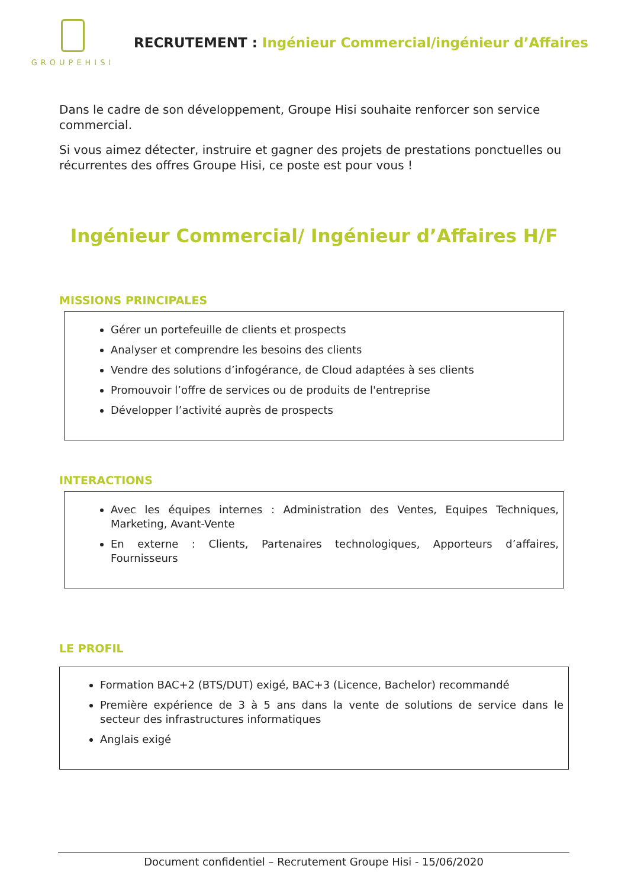GROUPEHISI
RECRUTEMENT : Ingénieur Commercial/ingénieur d’Affaires
Dans le cadre de son développement, Groupe Hisi souhaite renforcer son service commercial.
Si vous aimez détecter, instruire et gagner des projets de prestations ponctuelles ou récurrentes des offres Groupe Hisi, ce poste est pour vous !
Ingénieur Commercial/ Ingénieur d’Affaires H/F
MISSIONS PRINCIPALES
Gérer un portefeuille de clients et prospects
Analyser et comprendre les besoins des clients
Vendre des solutions d’infogérance, de Cloud adaptées à ses clients
Promouvoir l’offre de services ou de produits de l'entreprise
Développer l’activité auprès de prospects
INTERACTIONS
Avec les équipes internes : Administration des Ventes, Equipes Techniques, Marketing, Avant-Vente
En externe : Clients, Partenaires technologiques, Apporteurs d’affaires, Fournisseurs
LE PROFIL
Formation BAC+2 (BTS/DUT) exigé, BAC+3 (Licence, Bachelor) recommandé
Première expérience de 3 à 5 ans dans la vente de solutions de service dans le secteur des infrastructures informatiques
Anglais exigé
Document confidentiel – Recrutement Groupe Hisi - 15/06/2020